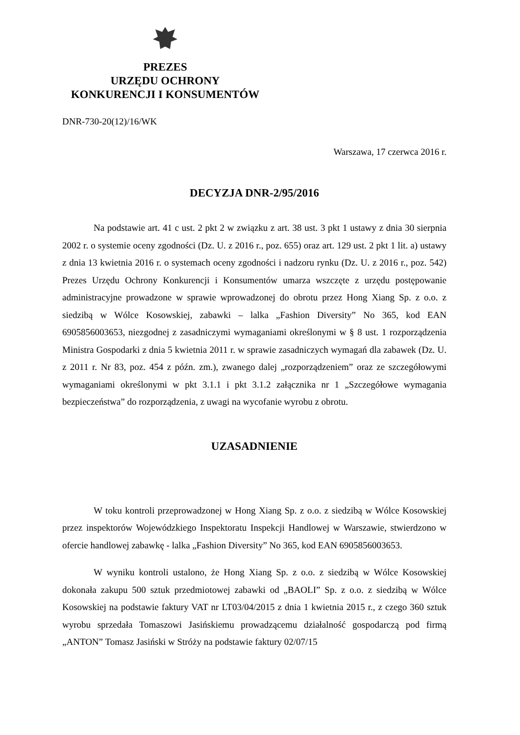PREZES
URZĘDU OCHRONY
KONKURENCJI I KONSUMENTÓW
DNR-730-20(12)/16/WK
Warszawa, 17 czerwca 2016 r.
DECYZJA DNR-2/95/2016
Na podstawie art. 41 c ust. 2 pkt 2 w związku z art. 38 ust. 3 pkt 1 ustawy z dnia 30 sierpnia 2002 r. o systemie oceny zgodności (Dz. U. z 2016 r., poz. 655) oraz art. 129 ust. 2 pkt 1 lit. a) ustawy z dnia 13 kwietnia 2016 r. o systemach oceny zgodności i nadzoru rynku (Dz. U. z 2016 r., poz. 542) Prezes Urzędu Ochrony Konkurencji i Konsumentów umarza wszczęte z urzędu postępowanie administracyjne prowadzone w sprawie wprowadzonej do obrotu przez Hong Xiang Sp. z o.o. z siedzibą w Wólce Kosowskiej, zabawki – lalka „Fashion Diversity” No 365, kod EAN 6905856003653, niezgodnej z zasadniczymi wymaganiami określonymi w § 8 ust. 1 rozporządzenia Ministra Gospodarki z dnia 5 kwietnia 2011 r. w sprawie zasadniczych wymagań dla zabawek (Dz. U. z 2011 r. Nr 83, poz. 454 z późn. zm.), zwanego dalej „rozporządzeniem” oraz ze szczegółowymi wymaganiami określonymi w pkt 3.1.1 i pkt 3.1.2 załącznika nr 1 „Szczegółowe wymagania bezpieczeństwa” do rozporządzenia, z uwagi na wycofanie wyrobu z obrotu.
UZASADNIENIE
W toku kontroli przeprowadzonej w Hong Xiang Sp. z o.o. z siedzibą w Wólce Kosowskiej przez inspektorów Wojewódzkiego Inspektoratu Inspekcji Handlowej w Warszawie, stwierdzono w ofercie handlowej zabawkę - lalka „Fashion Diversity” No 365, kod EAN 6905856003653.
W wyniku kontroli ustalono, że Hong Xiang Sp. z o.o. z siedzibą w Wólce Kosowskiej dokonała zakupu 500 sztuk przedmiotowej zabawki od „BAOLI” Sp. z o.o. z siedzibą w Wólce Kosowskiej na podstawie faktury VAT nr LT03/04/2015 z dnia 1 kwietnia 2015 r., z czego 360 sztuk wyrobu sprzedała Tomaszowi Jasińskiemu prowadzącemu działalność gospodarczą pod firmą „ANTON” Tomasz Jasiński w Stróży na podstawie faktury 02/07/15